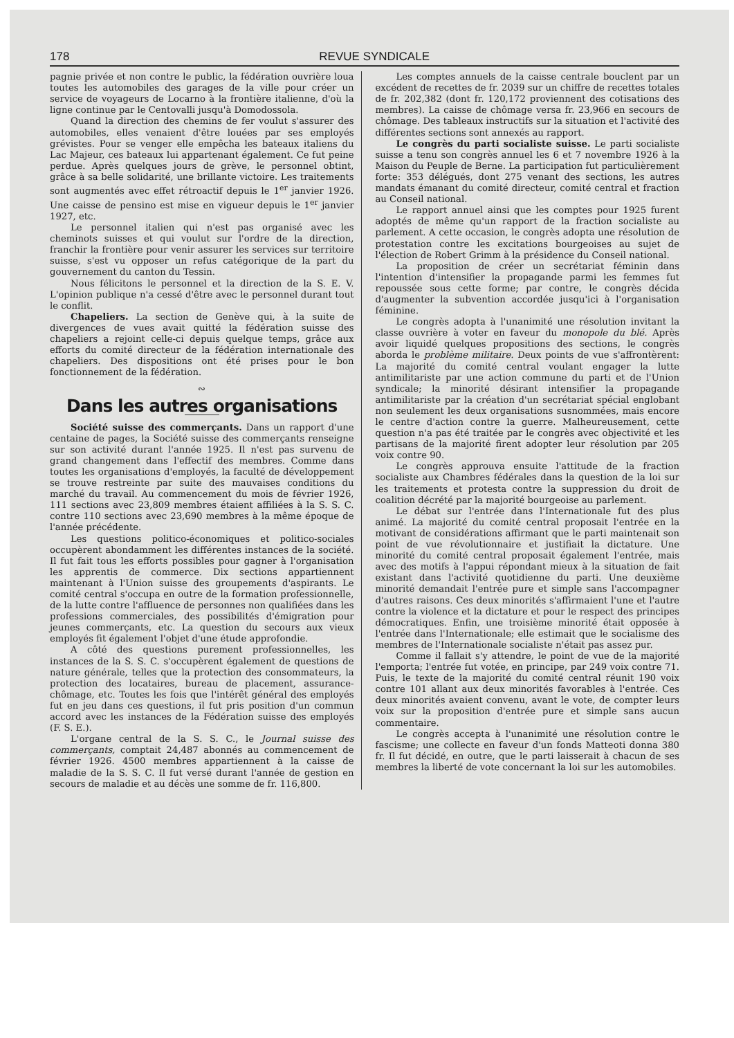178 REVUE SYNDICALE
pagnie privée et non contre le public, la fédération ouvrière loua toutes les automobiles des garages de la ville pour créer un service de voyageurs de Locarno à la frontière italienne, d'où la ligne continue par le Centovalli jusqu'à Domodossola.
Quand la direction des chemins de fer voulut s'assurer des automobiles, elles venaient d'être louées par ses employés grévistes. Pour se venger elle empêcha les bateaux italiens du Lac Majeur, ces bateaux lui appartenant également. Ce fut peine perdue. Après quelques jours de grève, le personnel obtint, grâce à sa belle solidarité, une brillante victoire. Les traitements sont augmentés avec effet rétroactif depuis le 1<sup>er</sup> janvier 1926. Une caisse de pensino est mise en vigueur depuis le 1<sup>er</sup> janvier 1927, etc.
Le personnel italien qui n'est pas organisé avec les cheminots suisses et qui voulut sur l'ordre de la direction, franchir la frontière pour venir assurer les services sur territoire suisse, s'est vu opposer un refus catégorique de la part du gouvernement du canton du Tessin.
Nous félicitons le personnel et la direction de la S. E. V. L'opinion publique n'a cessé d'être avec le personnel durant tout le conflit.
Chapeliers. La section de Genève qui, à la suite de divergences de vues avait quitté la fédération suisse des chapeliers a rejoint celle-ci depuis quelque temps, grâce aux efforts du comité directeur de la fédération internationale des chapeliers. Des dispositions ont été prises pour le bon fonctionnement de la fédération.
∾
Dans les autres organisations
Société suisse des commerçants. Dans un rapport d'une centaine de pages, la Société suisse des commerçants renseigne sur son activité durant l'année 1925. Il n'est pas survenu de grand changement dans l'effectif des membres. Comme dans toutes les organisations d'employés, la faculté de développement se trouve restreinte par suite des mauvaises conditions du marché du travail. Au commencement du mois de février 1926, 111 sections avec 23,809 membres étaient affiliées à la S. S. C. contre 110 sections avec 23,690 membres à la même époque de l'année précédente.
Les questions politico-économiques et politico-sociales occupèrent abondamment les différentes instances de la société. Il fut fait tous les efforts possibles pour gagner à l'organisation les apprentis de commerce. Dix sections appartiennent maintenant à l'Union suisse des groupements d'aspirants. Le comité central s'occupa en outre de la formation professionnelle, de la lutte contre l'affluence de personnes non qualifiées dans les professions commerciales, des possibilités d'émigration pour jeunes commerçants, etc. La question du secours aux vieux employés fit également l'objet d'une étude approfondie.
A côté des questions purement professionnelles, les instances de la S. S. C. s'occupèrent également de questions de nature générale, telles que la protection des consommateurs, la protection des locataires, bureau de placement, assurance-chômage, etc. Toutes les fois que l'intérêt général des employés fut en jeu dans ces questions, il fut pris position d'un commun accord avec les instances de la Fédération suisse des employés (F. S. E.).
L'organe central de la S. S. C., le Journal suisse des commerçants, comptait 24,487 abonnés au commencement de février 1926. 4500 membres appartiennent à la caisse de maladie de la S. S. C. Il fut versé durant l'année de gestion en secours de maladie et au décès une somme de fr. 116,800.
Les comptes annuels de la caisse centrale bouclent par un excédent de recettes de fr. 2039 sur un chiffre de recettes totales de fr. 202,382 (dont fr. 120,172 proviennent des cotisations des membres). La caisse de chômage versa fr. 23,966 en secours de chômage. Des tableaux instructifs sur la situation et l'activité des différentes sections sont annexés au rapport.
Le congrès du parti socialiste suisse. Le parti socialiste suisse a tenu son congrès annuel les 6 et 7 novembre 1926 à la Maison du Peuple de Berne. La participation fut particulièrement forte: 353 délégués, dont 275 venant des sections, les autres mandats émanant du comité directeur, comité central et fraction au Conseil national.
Le rapport annuel ainsi que les comptes pour 1925 furent adoptés de même qu'un rapport de la fraction socialiste au parlement. A cette occasion, le congrès adopta une résolution de protestation contre les excitations bourgeoises au sujet de l'élection de Robert Grimm à la présidence du Conseil national.
La proposition de créer un secrétariat féminin dans l'intention d'intensifier la propagande parmi les femmes fut repoussée sous cette forme; par contre, le congrès décida d'augmenter la subvention accordée jusqu'ici à l'organisation féminine.
Le congrès adopta à l'unanimité une résolution invitant la classe ouvrière à voter en faveur du monopole du blé. Après avoir liquidé quelques propositions des sections, le congrès aborda le problème militaire. Deux points de vue s'affrontèrent: La majorité du comité central voulant engager la lutte antimilitariste par une action commune du parti et de l'Union syndicale; la minorité désirant intensifier la propagande antimilitariste par la création d'un secrétariat spécial englobant non seulement les deux organisations susnommées, mais encore le centre d'action contre la guerre. Malheureusement, cette question n'a pas été traitée par le congrès avec objectivité et les partisans de la majorité firent adopter leur résolution par 205 voix contre 90.
Le congrès approuva ensuite l'attitude de la fraction socialiste aux Chambres fédérales dans la question de la loi sur les traitements et protesta contre la suppression du droit de coalition décrété par la majorité bourgeoise au parlement.
Le débat sur l'entrée dans l'Internationale fut des plus animé. La majorité du comité central proposait l'entrée en la motivant de considérations affirmant que le parti maintenait son point de vue révolutionnaire et justifiait la dictature. Une minorité du comité central proposait également l'entrée, mais avec des motifs à l'appui répondant mieux à la situation de fait existant dans l'activité quotidienne du parti. Une deuxième minorité demandait l'entrée pure et simple sans l'accompagner d'autres raisons. Ces deux minorités s'affirmaient l'une et l'autre contre la violence et la dictature et pour le respect des principes démocratiques. Enfin, une troisième minorité était opposée à l'entrée dans l'Internationale; elle estimait que le socialisme des membres de l'Internationale socialiste n'était pas assez pur.
Comme il fallait s'y attendre, le point de vue de la majorité l'emporta; l'entrée fut votée, en principe, par 249 voix contre 71. Puis, le texte de la majorité du comité central réunit 190 voix contre 101 allant aux deux minorités favorables à l'entrée. Ces deux minorités avaient convenu, avant le vote, de compter leurs voix sur la proposition d'entrée pure et simple sans aucun commentaire.
Le congrès accepta à l'unanimité une résolution contre le fascisme; une collecte en faveur d'un fonds Matteoti donna 380 fr. Il fut décidé, en outre, que le parti laisserait à chacun de ses membres la liberté de vote concernant la loi sur les automobiles.